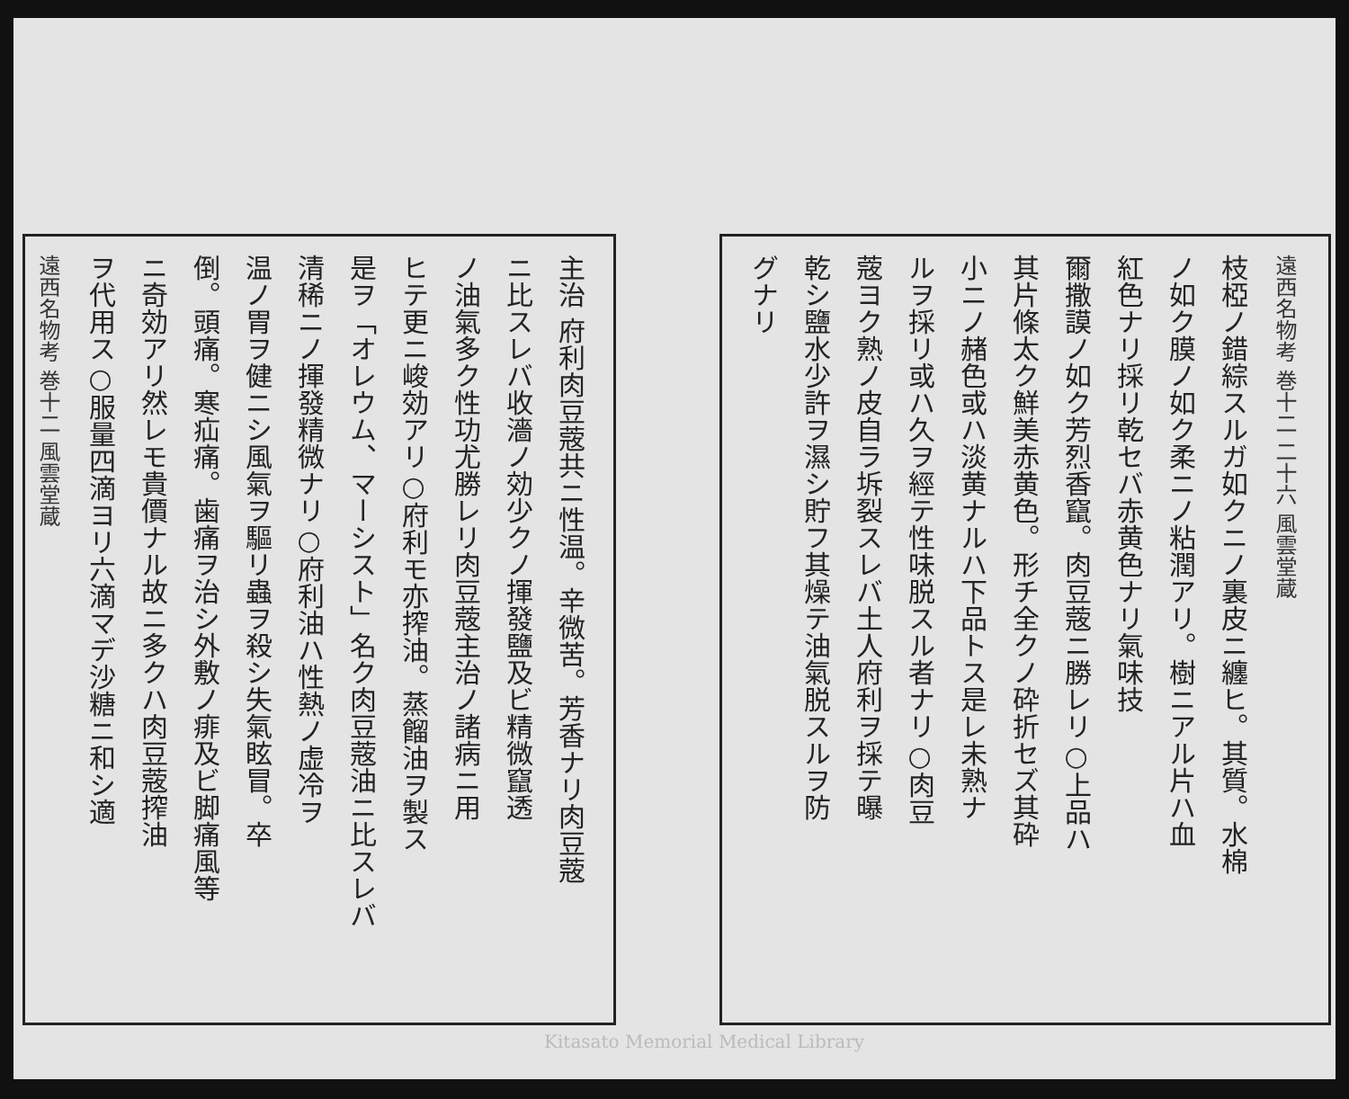主治 府利肉豆蔲共ニ性温。辛微苦。芳香ナリ肉豆蔲
ニ比スレバ收濇ノ効少クノ揮發鹽及ビ精微竄透
ノ油氣多ク性功尤勝レリ肉豆蔲主治ノ諸病ニ用
ヒテ更ニ峻効アリ○府利モ亦搾油。蒸餾油ヲ製ス
是ヲ「オレウム、マーシスト」名ク肉豆蔲油ニ比スレバ
清稀ニノ揮發精微ナリ○府利油ハ性熱ノ虚冷ヲ
温ノ胃ヲ健ニシ風氣ヲ驅リ蟲ヲ殺シ失氣眩冒。卒
倒。頭痛。寒疝痛。歯痛ヲ治シ外敷ノ痱及ビ脚痛風等
ニ奇効アリ然レモ貴價ナル故ニ多クハ肉豆蔲搾油
ヲ代用ス○服量四滴ヨリ六滴マデ沙糖ニ和シ適
遠西名物考 巻十二 風雲堂蔵
遠西名物考 巻十二 二十六 風雲堂蔵
枝椏ノ錯綜スルガ如クニノ裏皮ニ纏ヒ。其質。水棉
ノ如ク膜ノ如ク柔ニノ粘潤アリ。樹ニアル片ハ血
紅色ナリ採リ乾セバ赤黄色ナリ氣味技
爾撒謨ノ如ク芳烈香竄。肉豆蔲ニ勝レリ○上品ハ
其片條太ク鮮美赤黄色。形チ全クノ砕折セズ其砕
小ニノ赭色或ハ淡黄ナルハ下品トス是レ未熟ナ
ルヲ採リ或ハ久ヲ經テ性味脱スル者ナリ○肉豆
蔲ヨク熟ノ皮自ラ坼裂スレバ土人府利ヲ採テ曝
乾シ鹽水少許ヲ濕シ貯フ其燥テ油氣脱スルヲ防
グナリ
Kitasato Memorial Medical Library